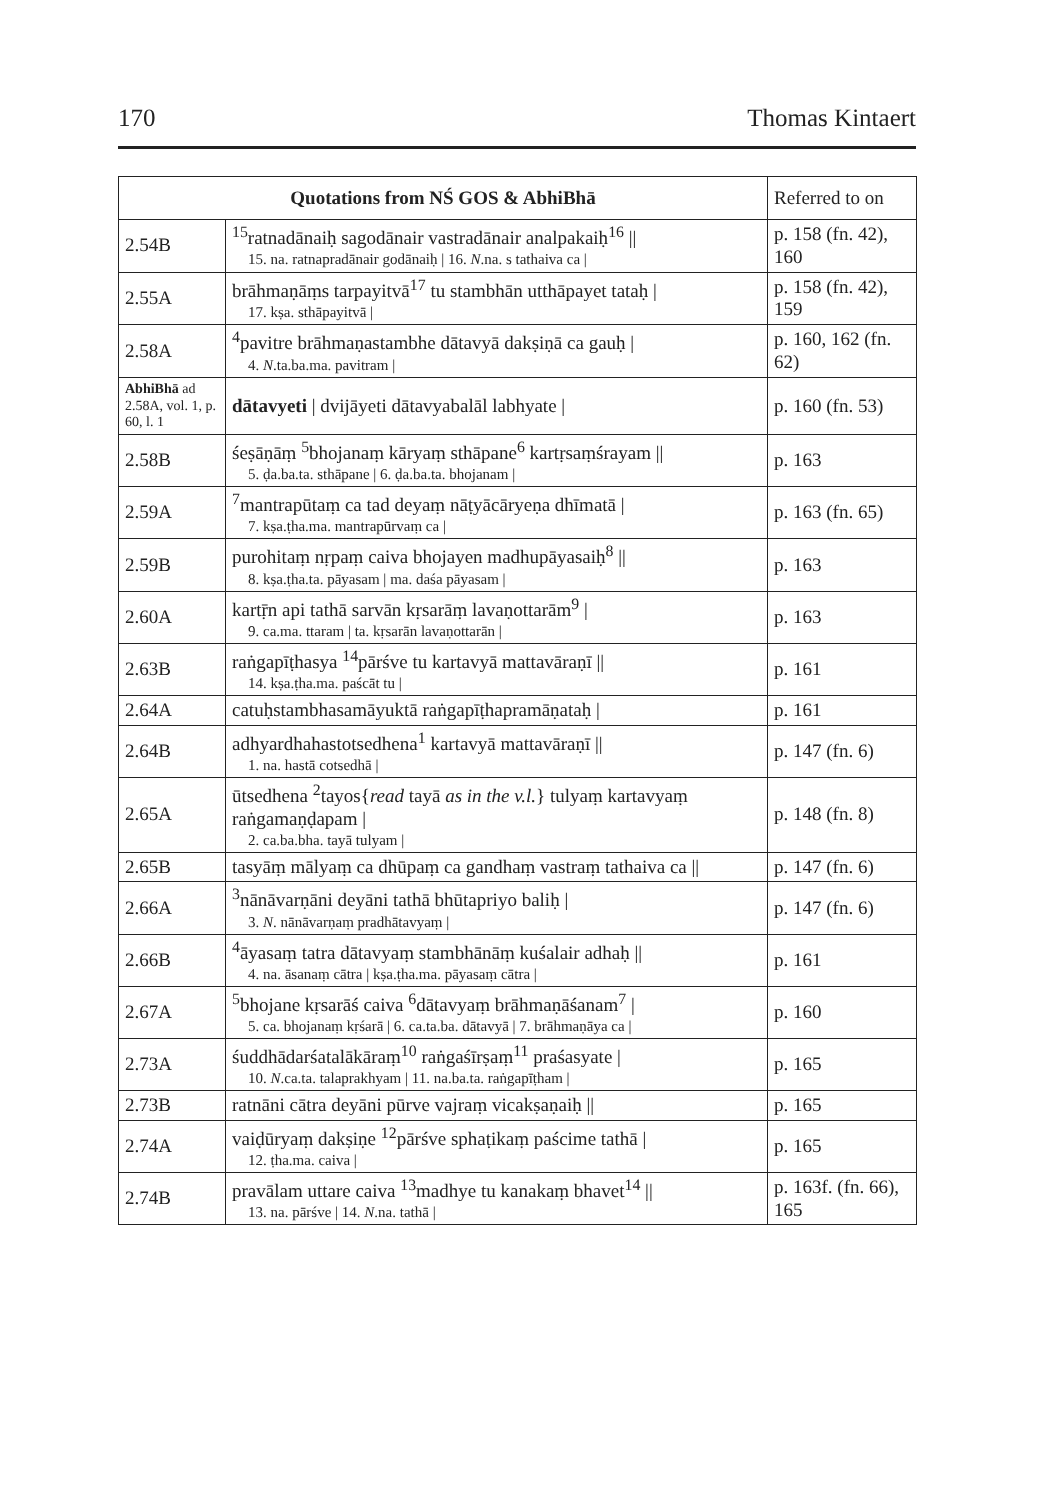170 Thomas Kintaert
| Quotations from NŚ GOS & AbhiBhā | | Referred to on |
| --- | --- | --- |
| 2.54B | <sup>15</sup> ratnadānaiḥ sagodānair vastradānair analpakaiḥ<sup>16</sup> // 15. na. ratnapradānair godānaiḥ / 16. N .na. s tathaiva ca / | p. 158 (fn. 42), 160 |
| 2.55A | brāhmaṇāṃs tarpayitvā<sup>17</sup> tu stambhān utthāpayet tataḥ / 17. kṣa. sthāpayitvā / | p. 158 (fn. 42), 159 |
| 2.58A | <sup>4</sup> pavitre brāhmaṇastambhe dātavyā dakṣiṇā ca gauḥ / 4. N .ta.ba.ma. pavitram / | p. 160, 162 (fn. 62) |
| AbhiBhā ad 2.58A, vol. 1, p. 60, l. 1 | dātavyeti / dvijāyeti dātavyabalāl labhyate / | p. 160 (fn. 53) |
| 2.58B | śeṣāṇāṃ <sup>5</sup>bhojanaṃ kāryaṃ sthāpane<sup>6</sup> kartṛsaṃśrayam // 5. ḍa.ba.ta. sthāpane / 6. ḍa.ba.ta. bhojanam / | p. 163 |
| 2.59A | <sup>7</sup> mantrapūtaṃ ca tad deyaṃ nāṭyācāryeṇa dhīmatā / 7. kṣa.ṭha.ma. mantrapūrvaṃ ca / | p. 163 (fn. 65) |
| 2.59B | purohitaṃ nṛpaṃ caiva bhojayen madhupāyasaiḥ<sup>8</sup> // 8. kṣa.ṭha.ta. pāyasam / ma. daśa pāyasam / | p. 163 |
| 2.60A | kartṝn api tathā sarvān kṛsarāṃ lavaṇottarām<sup>9</sup> / 9. ca.ma. ttaram / ta. kṛsarān lavaṇottarān / | p. 163 |
| 2.63B | raṅgapīṭhasya <sup>14</sup>pārśve tu kartavyā mattavāraṇī // 14. kṣa.ṭha.ma. paścāt tu / | p. 161 |
| 2.64A | catuḥstambhasamāyuktā raṅgapīṭhapramāṇataḥ / | p. 161 |
| 2.64B | adhyardhahastotsedhena<sup>1</sup> kartavyā mattavāraṇī // 1. na. hastā cotsedhā / | p. 147 (fn. 6) |
| 2.65A | ūtsedhena <sup>2</sup>tayos{ read tayā as in the v.l. } tulyaṃ kartavyaṃ raṅgamaṇḍapam / 2. ca.ba.bha. tayā tulyam / | p. 148 (fn. 8) |
| 2.65B | tasyāṃ mālyaṃ ca dhūpaṃ ca gandhaṃ vastraṃ tathaiva ca // | p. 147 (fn. 6) |
| 2.66A | <sup>3</sup> nānāvarṇāni deyāni tathā bhūtapriyo baliḥ / 3. N . nānāvarṇaṃ pradhātavyaṃ / | p. 147 (fn. 6) |
| 2.66B | <sup>4</sup> āyasaṃ tatra dātavyaṃ stambhānāṃ kuśalair adhaḥ // 4. na. āsanaṃ cātra / kṣa.ṭha.ma. pāyasaṃ cātra / | p. 161 |
| 2.67A | <sup>5</sup> bhojane kṛsarāś caiva <sup>6</sup>dātavyaṃ brāhmaṇāśanam<sup>7</sup> / 5. ca. bhojanaṃ kṛśarā / 6. ca.ta.ba. dātavyā / 7. brāhmaṇāya ca / | p. 160 |
| 2.73A | śuddhādarśatalākāraṃ<sup>10</sup> raṅgaśīrṣaṃ<sup>11</sup> praśasyate / 10. N .ca.ta. talaprakhyam / 11. na.ba.ta. raṅgapīṭham / | p. 165 |
| 2.73B | ratnāni cātra deyāni pūrve vajraṃ vicakṣaṇaiḥ // | p. 165 |
| 2.74A | vaiḍūryaṃ dakṣiṇe <sup>12</sup>pārśve sphaṭikaṃ paścime tathā / 12. ṭha.ma. caiva / | p. 165 |
| 2.74B | pravālam uttare caiva <sup>13</sup>madhye tu kanakaṃ bhavet<sup>14</sup> // 13. na. pārśve / 14. N .na. tathā / | p. 163f. (fn. 66), 165 |